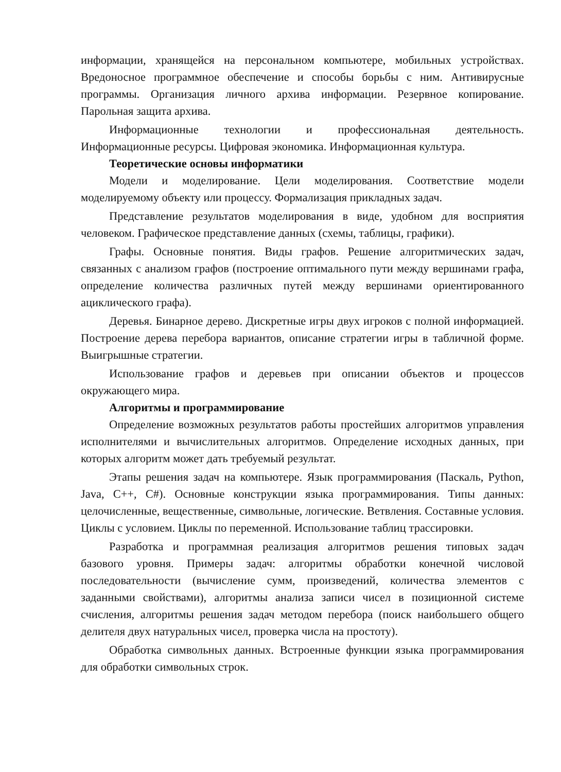информации, хранящейся на персональном компьютере, мобильных устройствах. Вредоносное программное обеспечение и способы борьбы с ним. Антивирусные программы. Организация личного архива информации. Резервное копирование. Парольная защита архива.
Информационные технологии и профессиональная деятельность. Информационные ресурсы. Цифровая экономика. Информационная культура.
Теоретические основы информатики
Модели и моделирование. Цели моделирования. Соответствие модели моделируемому объекту или процессу. Формализация прикладных задач.
Представление результатов моделирования в виде, удобном для восприятия человеком. Графическое представление данных (схемы, таблицы, графики).
Графы. Основные понятия. Виды графов. Решение алгоритмических задач, связанных с анализом графов (построение оптимального пути между вершинами графа, определение количества различных путей между вершинами ориентированного ациклического графа).
Деревья. Бинарное дерево. Дискретные игры двух игроков с полной информацией. Построение дерева перебора вариантов, описание стратегии игры в табличной форме. Выигрышные стратегии.
Использование графов и деревьев при описании объектов и процессов окружающего мира.
Алгоритмы и программирование
Определение возможных результатов работы простейших алгоритмов управления исполнителями и вычислительных алгоритмов. Определение исходных данных, при которых алгоритм может дать требуемый результат.
Этапы решения задач на компьютере. Язык программирования (Паскаль, Python, Java, C++, C#). Основные конструкции языка программирования. Типы данных: целочисленные, вещественные, символьные, логические. Ветвления. Составные условия. Циклы с условием. Циклы по переменной. Использование таблиц трассировки.
Разработка и программная реализация алгоритмов решения типовых задач базового уровня. Примеры задач: алгоритмы обработки конечной числовой последовательности (вычисление сумм, произведений, количества элементов с заданными свойствами), алгоритмы анализа записи чисел в позиционной системе счисления, алгоритмы решения задач методом перебора (поиск наибольшего общего делителя двух натуральных чисел, проверка числа на простоту).
Обработка символьных данных. Встроенные функции языка программирования для обработки символьных строк.